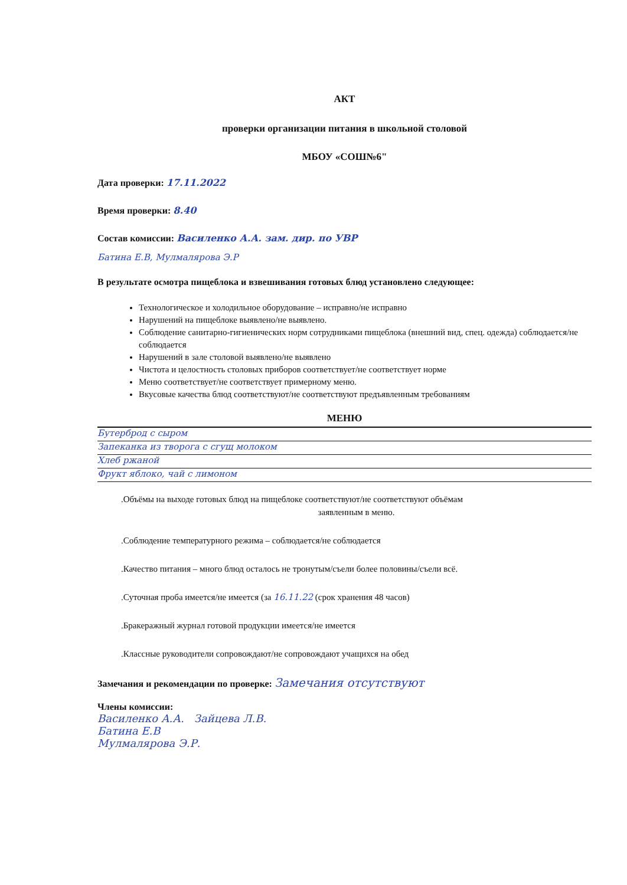АКТ
проверки организации питания в школьной столовой
МБОУ «СОШ№6"
Дата проверки: 17.11.2022
Время проверки: 8.40
Состав комиссии: Василенко А.А. зам. дир. по УВР
Батина Е.В, Мулмалярова Э.Р
В результате осмотра пищеблока и взвешивания готовых блюд установлено следующее:
Технологическое и холодильное оборудование – исправно/не исправно
Нарушений на пищеблоке выявлено/не выявлено.
Соблюдение санитарно-гигиенических норм сотрудниками пищеблока (внешний вид, спец. одежда) соблюдается/не соблюдается
Нарушений в зале столовой выявлено/не выявлено
Чистота и целостность столовых приборов соответствует/не соответствует норме
Меню соответствует/не соответствует примерному меню.
Вкусовые качества блюд соответствуют/не соответствуют предъявленным требованиям
МЕНЮ
Бутерброд с сыром
Запеканка из творога с сгущ молоком
Хлеб ржаной
Фрукт яблоко, чай с лимоном
.Объёмы на выходе готовых блюд на пищеблоке соответствуют/не соответствуют объёмам
заявленным в меню.
.Соблюдение температурного режима – соблюдается/не соблюдается
.Качество питания – много блюд осталось не тронутым/съели более половины/съели всё.
.Суточная проба имеется/не имеется (за 16.11.22 (срок хранения 48 часов)
.Бракеражный журнал готовой продукции имеется/не имеется
.Классные руководители сопровождают/не сопровождают учащихся на обед
Замечания и рекомендации по проверке: Замечания отсутствуют
Члены комиссии:
Василенко А.А. Зайцева Л.В.
Батина Е.В
Мулмалярова Э.Р.